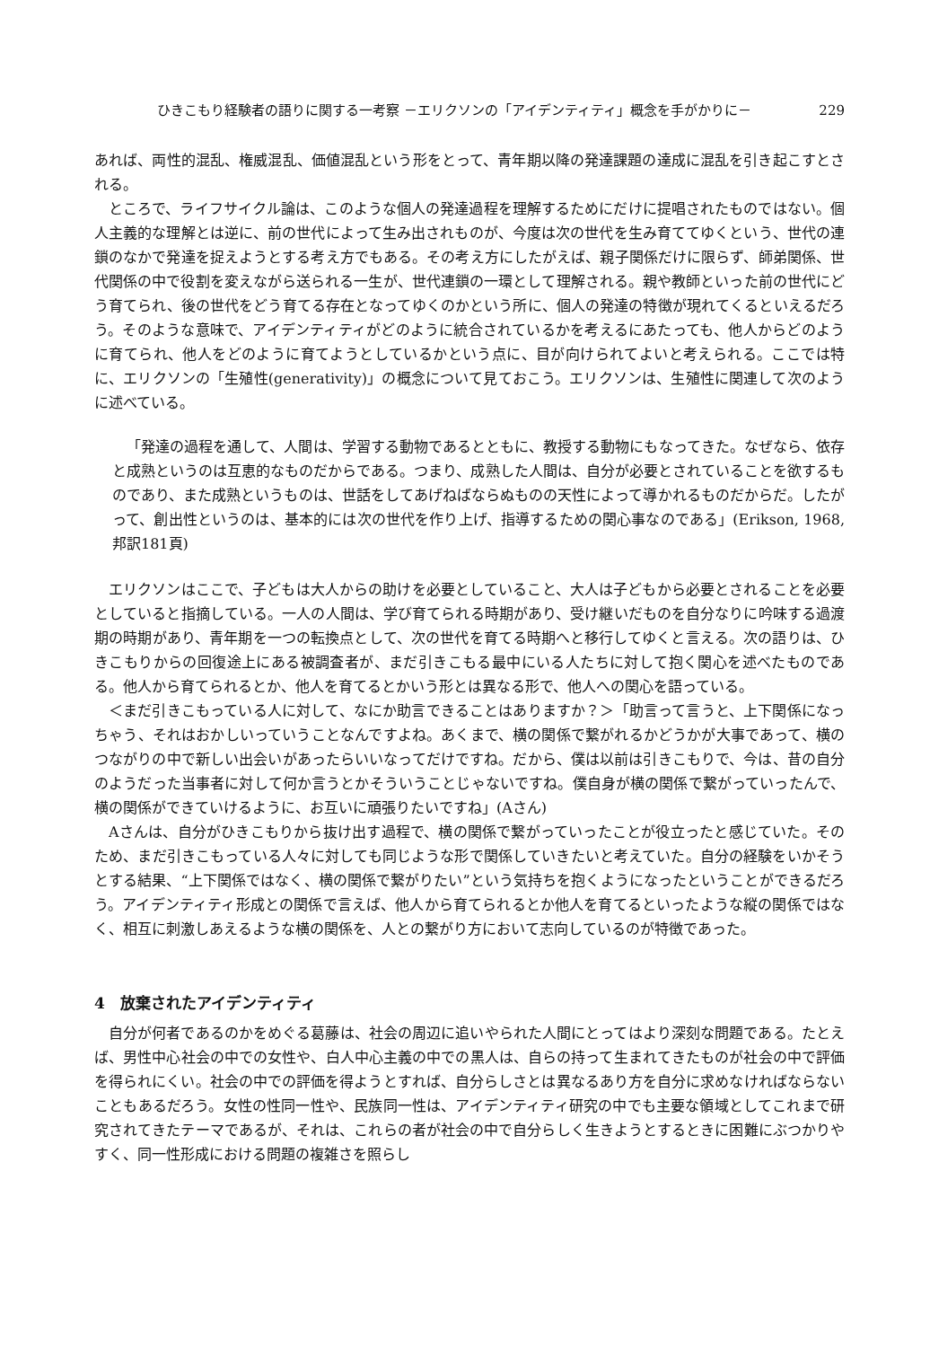ひきこもり経験者の語りに関する一考察 －エリクソンの「アイデンティティ」概念を手がかりに－ 229
あれば、両性的混乱、権威混乱、価値混乱という形をとって、青年期以降の発達課題の達成に混乱を引き起こすとされる。
ところで、ライフサイクル論は、このような個人の発達過程を理解するためにだけに提唱されたものではない。個人主義的な理解とは逆に、前の世代によって生み出されものが、今度は次の世代を生み育ててゆくという、世代の連鎖のなかで発達を捉えようとする考え方でもある。その考え方にしたがえば、親子関係だけに限らず、師弟関係、世代関係の中で役割を変えながら送られる一生が、世代連鎖の一環として理解される。親や教師といった前の世代にどう育てられ、後の世代をどう育てる存在となってゆくのかという所に、個人の発達の特徴が現れてくるといえるだろう。そのような意味で、アイデンティティがどのように統合されているかを考えるにあたっても、他人からどのように育てられ、他人をどのように育てようとしているかという点に、目が向けられてよいと考えられる。ここでは特に、エリクソンの「生殖性(generativity)」の概念について見ておこう。エリクソンは、生殖性に関連して次のように述べている。
「発達の過程を通して、人間は、学習する動物であるとともに、教授する動物にもなってきた。なぜなら、依存と成熟というのは互恵的なものだからである。つまり、成熟した人間は、自分が必要とされていることを欲するものであり、また成熟というものは、世話をしてあげねばならぬものの天性によって導かれるものだからだ。したがって、創出性というのは、基本的には次の世代を作り上げ、指導するための関心事なのである」(Erikson, 1968, 邦訳181頁)
エリクソンはここで、子どもは大人からの助けを必要としていること、大人は子どもから必要とされることを必要としていると指摘している。一人の人間は、学び育てられる時期があり、受け継いだものを自分なりに吟味する過渡期の時期があり、青年期を一つの転換点として、次の世代を育てる時期へと移行してゆくと言える。次の語りは、ひきこもりからの回復途上にある被調査者が、まだ引きこもる最中にいる人たちに対して抱く関心を述べたものである。他人から育てられるとか、他人を育てるとかいう形とは異なる形で、他人への関心を語っている。
＜まだ引きこもっている人に対して、なにか助言できることはありますか？＞「助言って言うと、上下関係になっちゃう、それはおかしいっていうことなんですよね。あくまで、横の関係で繋がれるかどうかが大事であって、横のつながりの中で新しい出会いがあったらいいなってだけですね。だから、僕は以前は引きこもりで、今は、昔の自分のようだった当事者に対して何か言うとかそういうことじゃないですね。僕自身が横の関係で繋がっていったんで、横の関係ができていけるように、お互いに頑張りたいですね」(Aさん)
Aさんは、自分がひきこもりから抜け出す過程で、横の関係で繋がっていったことが役立ったと感じていた。そのため、まだ引きこもっている人々に対しても同じような形で関係していきたいと考えていた。自分の経験をいかそうとする結果、“上下関係ではなく、横の関係で繋がりたい”という気持ちを抱くようになったということができるだろう。アイデンティティ形成との関係で言えば、他人から育てられるとか他人を育てるといったような縦の関係ではなく、相互に刺激しあえるような横の関係を、人との繋がり方において志向しているのが特徴であった。
4　放棄されたアイデンティティ
自分が何者であるのかをめぐる葛藤は、社会の周辺に追いやられた人間にとってはより深刻な問題である。たとえば、男性中心社会の中での女性や、白人中心主義の中での黒人は、自らの持って生まれてきたものが社会の中で評価を得られにくい。社会の中での評価を得ようとすれば、自分らしさとは異なるあり方を自分に求めなければならないこともあるだろう。女性の性同一性や、民族同一性は、アイデンティティ研究の中でも主要な領域としてこれまで研究されてきたテーマであるが、それは、これらの者が社会の中で自分らしく生きようとするときに困難にぶつかりやすく、同一性形成における問題の複雑さを照らし